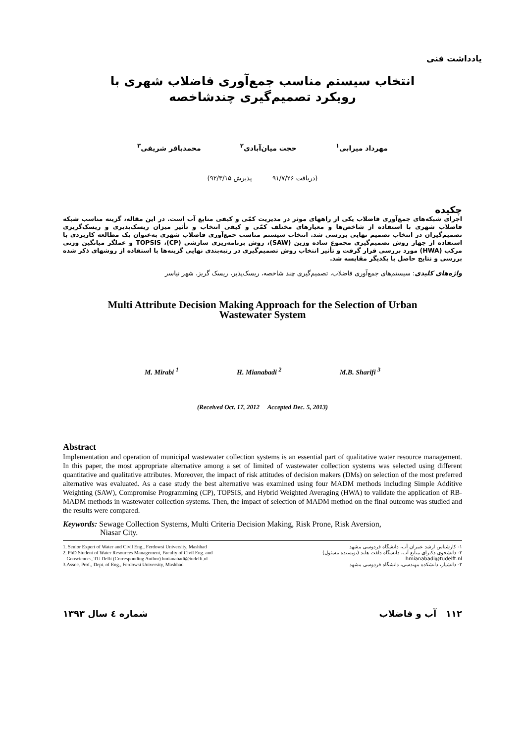یادداشت فنی
انتخاب سیستم مناسب جمع‌آوری فاضلاب شهری با
رویکرد تصمیم‌گیری چندشاخصه
مهرداد میرابی<sup>۱</sup> حجت میان‌آبادی<sup>۲</sup> محمدباقر شریفی<sup>۳</sup>
(دریافت ۹۱/۷/۲۶ پذیرش ۹۲/۳/۱۵)
چکیده
اجرای شبکه‌های جمع‌آوری فاضلاب یکی از راههای موثر در مدیریت کمّی و کیفی منابع آب است. در این مقاله، گزینه مناسب شبکه فاضلاب شهری با استفاده از شاخص‌ها و معیارهای مختلف کمّی و کیفی انتخاب و تأثیر میزان ریسک‌پذیری و ریسک‌گریزی تصمیم‌گیران در انتخاب تصمیم نهایی بررسی شد. انتخاب سیستم مناسب جمع‌آوری فاضلاب شهری به‌عنوان یک مطالعه کاربردی با استفاده از چهار روش تصمیم‌گیری مجموع ساده وزین (SAW)، روش برنامه‌ریزی سازشی (CP)، TOPSIS و عملگر میانگین وزنی مرکب (HWA) مورد بررسی قرار گرفت و تأثیر انتخاب روش تصمیم‌گیری در رتبه‌بندی نهایی گزینه‌ها با استفاده از روشهای ذکر شده بررسی و نتایج حاصل با یکدیگر مقایسه شد.
واژه‌های کلیدی: سیستم‌های جمع‌آوری فاضلاب، تصمیم‌گیری چند شاخصه، ریسک‌پذیر، ریسک گریز، شهر نیاسر
Multi Attribute Decision Making Approach for the Selection of Urban
Wastewater System
M. Mirabi <sup>1</sup> H. Mianabadi <sup>2</sup> M.B. Sharifi <sup>3</sup>
(Received Oct. 17, 2012 Accepted Dec. 5, 2013)
Abstract
Implementation and operation of municipal wastewater collection systems is an essential part of qualitative water resource management. In this paper, the most appropriate alternative among a set of limited of wastewater collection systems was selected using different quantitative and qualitative attributes. Moreover, the impact of risk attitudes of decision makers (DMs) on selection of the most preferred alternative was evaluated. As a case study the best alternative was examined using four MADM methods including Simple Additive Weighting (SAW), Compromise Programming (CP), TOPSIS, and Hybrid Weighted Averaging (HWA) to validate the application of RB-MADM methods in wastewater collection systems. Then, the impact of selection of MADM method on the final outcome was studied and the results were compared.
Keywords: Sewage Collection Systems, Multi Criteria Decision Making, Risk Prone, Risk Aversion,
Niasar City.
1. Senior Expert of Water and Civil Eng., Ferdowsi University, Mashhad
2. PhD Student of Water Resources Management, Faculty of Civil Eng. and
Geosciences, TU Delft (Corresponding Author) hmianabadi@tudelft.nl
3.Assoc. Prof., Dept. of Eng., Ferdowsi University, Mashhad
۱- کارشناس ارشد عمران آب، دانشگاه فردوسی مشهد
۲- دانشجوی دکترای منابع آب، دانشگاه دلفت هلند (نویسنده مسئول)
hmianabadi@tudelft.nl
۳- دانشیار، دانشکده مهندسی، دانشگاه فردوسی مشهد
شماره ٤ سال ١٣٩٣ ۱۱۲ آب و فاضلاب